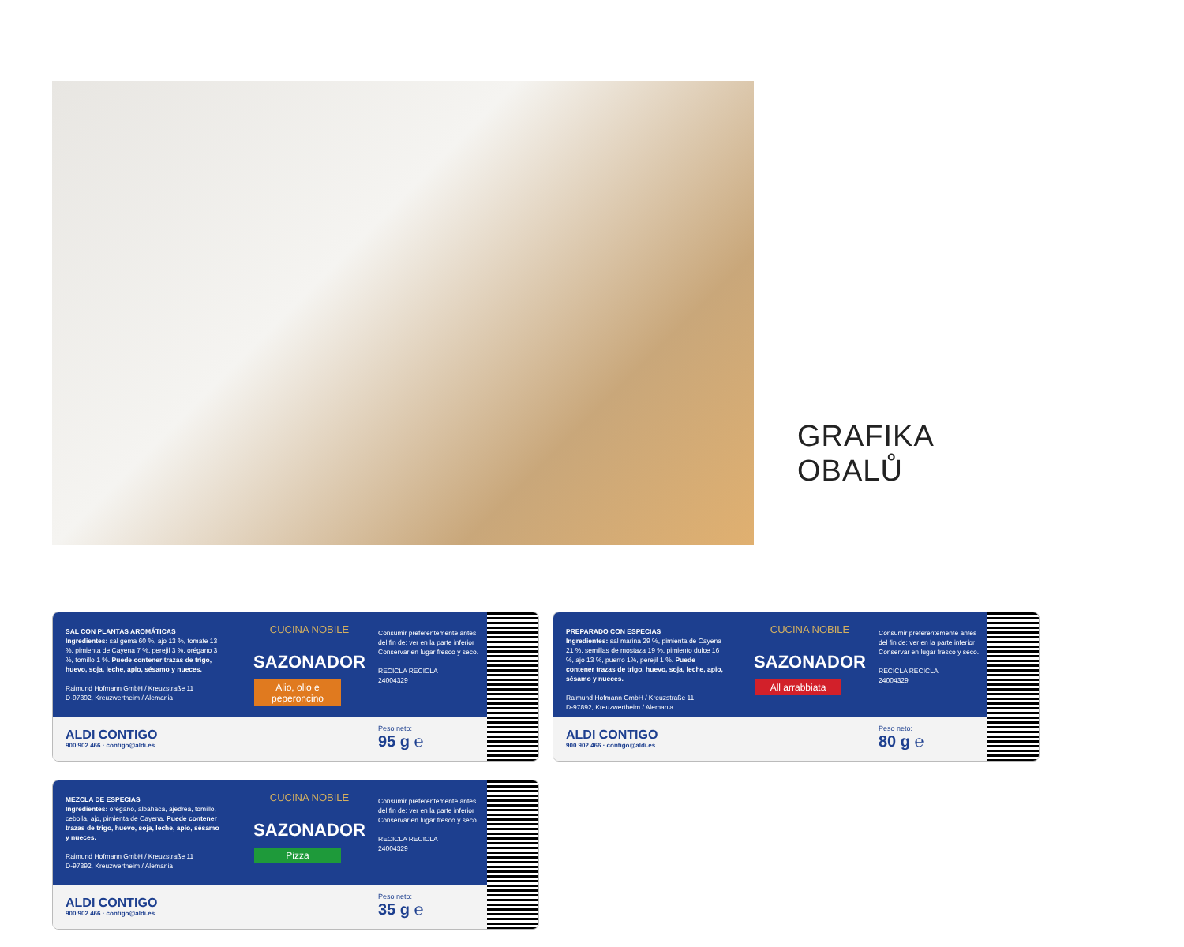GRAFIKA
OBALŮ
SAL CON PLANTAS AROMÁTICAS
Ingredientes: sal gema 60 %, ajo 13 %, tomate 13 %, pimienta de Cayena 7 %, perejil 3 %, orégano 3 %, tomillo 1 %. Puede contener trazas de trigo, huevo, soja, leche, apio, sésamo y nueces.
Raimund Hofmann GmbH / Kreuzstraße 11
D-97892, Kreuzwertheim / Alemania
CUCINA NOBILE
SAZONADOR
Alio, olio e peperoncino
Consumir preferentemente antes del fin de: ver en la parte inferior Conservar en lugar fresco y seco.
RECICLA RECICLA
24004329
ALDI CONTIGO
900 902 466 · contigo@aldi.es
Peso neto:
95 g ℮
PREPARADO CON ESPECIAS
Ingredientes: sal marina 29 %, pimienta de Cayena 21 %, semillas de mostaza 19 %, pimiento dulce 16 %, ajo 13 %, puerro 1%, perejil 1 %. Puede contener trazas de trigo, huevo, soja, leche, apio, sésamo y nueces.
Raimund Hofmann GmbH / Kreuzstraße 11
D-97892, Kreuzwertheim / Alemania
CUCINA NOBILE
SAZONADOR
All arrabbiata
Consumir preferentemente antes del fin de: ver en la parte inferior Conservar en lugar fresco y seco.
RECICLA RECICLA
24004329
ALDI CONTIGO
900 902 466 · contigo@aldi.es
Peso neto:
80 g ℮
MEZCLA DE ESPECIAS
Ingredientes: orégano, albahaca, ajedrea, tomillo, cebolla, ajo, pimienta de Cayena. Puede contener trazas de trigo, huevo, soja, leche, apio, sésamo y nueces.
Raimund Hofmann GmbH / Kreuzstraße 11
D-97892, Kreuzwertheim / Alemania
CUCINA NOBILE
SAZONADOR
Pizza
Consumir preferentemente antes del fin de: ver en la parte inferior Conservar en lugar fresco y seco.
RECICLA RECICLA
24004329
ALDI CONTIGO
900 902 466 · contigo@aldi.es
Peso neto:
35 g ℮